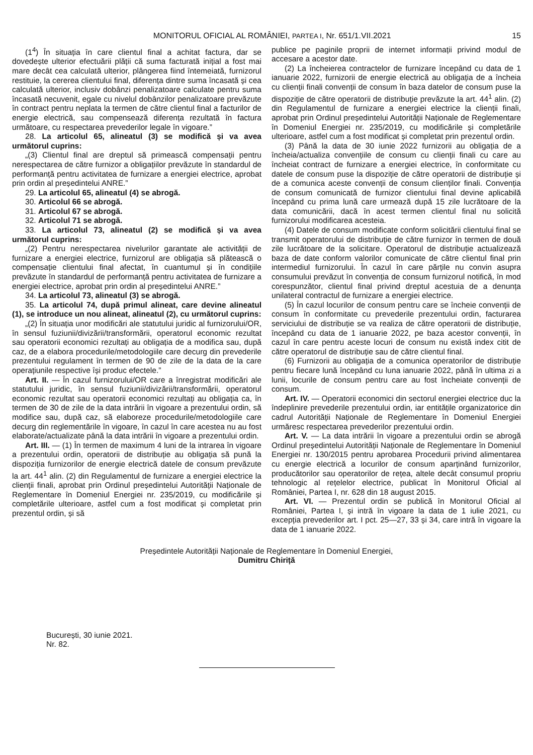MONITORUL OFICIAL AL ROMÂNIEI, PARTEA I, Nr. 651/1.VII.2021 15
(1<sup>4</sup>) În situația în care clientul final a achitat factura, dar se dovedește ulterior efectuării plății că suma facturată inițial a fost mai mare decât cea calculată ulterior, plângerea fiind întemeiată, furnizorul restituie, la cererea clientului final, diferența dintre suma încasată și cea calculată ulterior, inclusiv dobânzi penalizatoare calculate pentru suma încasată necuvenit, egale cu nivelul dobânzilor penalizatoare prevăzute în contract pentru neplata la termen de către clientul final a facturilor de energie electrică, sau compensează diferența rezultată în factura următoare, cu respectarea prevederilor legale în vigoare.”
28. La articolul 65, alineatul (3) se modifică și va avea următorul cuprins:
„(3) Clientul final are dreptul să primească compensații pentru nerespectarea de către furnizor a obligațiilor prevăzute în standardul de performanță pentru activitatea de furnizare a energiei electrice, aprobat prin ordin al președintelui ANRE.”
29. La articolul 65, alineatul (4) se abrogă.
30. Articolul 66 se abrogă.
31. Articolul 67 se abrogă.
32. Articolul 71 se abrogă.
33. La articolul 73, alineatul (2) se modifică și va avea următorul cuprins:
„(2) Pentru nerespectarea nivelurilor garantate ale activității de furnizare a energiei electrice, furnizorul are obligația să plătească o compensație clientului final afectat, în cuantumul și în condițiile prevăzute în standardul de performanță pentru activitatea de furnizare a energiei electrice, aprobat prin ordin al președintelui ANRE.”
34. La articolul 73, alineatul (3) se abrogă.
35. La articolul 74, după primul alineat, care devine alineatul (1), se introduce un nou alineat, alineatul (2), cu următorul cuprins:
„(2) În situația unor modificări ale statutului juridic al furnizorului/OR, în sensul fuziunii/divizării/transformării, operatorul economic rezultat sau operatorii economici rezultați au obligația de a modifica sau, după caz, de a elabora procedurile/metodologiile care decurg din prevederile prezentului regulament în termen de 90 de zile de la data de la care operațiunile respective își produc efectele.”
Art. II. — În cazul furnizorului/OR care a înregistrat modificări ale statutului juridic, în sensul fuziunii/divizării/transformării, operatorul economic rezultat sau operatorii economici rezultați au obligația ca, în termen de 30 de zile de la data intrării în vigoare a prezentului ordin, să modifice sau, după caz, să elaboreze procedurile/metodologiile care decurg din reglementările în vigoare, în cazul în care acestea nu au fost elaborate/actualizate până la data intrării în vigoare a prezentului ordin.
Art. III. — (1) În termen de maximum 4 luni de la intrarea în vigoare a prezentului ordin, operatorii de distribuție au obligația să pună la dispoziția furnizorilor de energie electrică datele de consum prevăzute la art. 44<sup>1</sup> alin. (2) din Regulamentul de furnizare a energiei electrice la clienții finali, aprobat prin Ordinul președintelui Autorității Naționale de Reglementare în Domeniul Energiei nr. 235/2019, cu modificările și completările ulterioare, astfel cum a fost modificat și completat prin prezentul ordin, și să
publice pe paginile proprii de internet informații privind modul de accesare a acestor date.
(2) La încheierea contractelor de furnizare începând cu data de 1 ianuarie 2022, furnizorii de energie electrică au obligația de a încheia cu clienții finali convenții de consum în baza datelor de consum puse la dispoziție de către operatorii de distribuție prevăzute la art. 44<sup>1</sup> alin. (2) din Regulamentul de furnizare a energiei electrice la clienții finali, aprobat prin Ordinul președintelui Autorității Naționale de Reglementare în Domeniul Energiei nr. 235/2019, cu modificările și completările ulterioare, astfel cum a fost modificat și completat prin prezentul ordin.
(3) Până la data de 30 iunie 2022 furnizorii au obligația de a încheia/actualiza convențiile de consum cu clienții finali cu care au încheiat contract de furnizare a energiei electrice, în conformitate cu datele de consum puse la dispoziție de către operatorii de distribuție și de a comunica aceste convenții de consum clienților finali. Convenția de consum comunicată de furnizor clientului final devine aplicabilă începând cu prima lună care urmează după 15 zile lucrătoare de la data comunicării, dacă în acest termen clientul final nu solicită furnizorului modificarea acesteia.
(4) Datele de consum modificate conform solicitării clientului final se transmit operatorului de distribuție de către furnizor în termen de două zile lucrătoare de la solicitare. Operatorul de distribuție actualizează baza de date conform valorilor comunicate de către clientul final prin intermediul furnizorului. În cazul în care părțile nu convin asupra consumului prevăzut în convenția de consum furnizorul notifică, în mod corespunzător, clientul final privind dreptul acestuia de a denunța unilateral contractul de furnizare a energiei electrice.
(5) În cazul locurilor de consum pentru care se încheie convenții de consum în conformitate cu prevederile prezentului ordin, facturarea serviciului de distribuție se va realiza de către operatorii de distribuție, începând cu data de 1 ianuarie 2022, pe baza acestor convenții, în cazul în care pentru aceste locuri de consum nu există index citit de către operatorul de distribuție sau de către clientul final.
(6) Furnizorii au obligația de a comunica operatorilor de distribuție pentru fiecare lună începând cu luna ianuarie 2022, până în ultima zi a lunii, locurile de consum pentru care au fost încheiate convenții de consum.
Art. IV. — Operatorii economici din sectorul energiei electrice duc la îndeplinire prevederile prezentului ordin, iar entitățile organizatorice din cadrul Autorității Naționale de Reglementare în Domeniul Energiei urmăresc respectarea prevederilor prezentului ordin.
Art. V. — La data intrării în vigoare a prezentului ordin se abrogă Ordinul președintelui Autorității Naționale de Reglementare în Domeniul Energiei nr. 130/2015 pentru aprobarea Procedurii privind alimentarea cu energie electrică a locurilor de consum aparținând furnizorilor, producătorilor sau operatorilor de rețea, altele decât consumul propriu tehnologic al rețelelor electrice, publicat în Monitorul Oficial al României, Partea I, nr. 628 din 18 august 2015.
Art. VI. — Prezentul ordin se publică în Monitorul Oficial al României, Partea I, și intră în vigoare la data de 1 iulie 2021, cu excepția prevederilor art. I pct. 25—27, 33 și 34, care intră în vigoare la data de 1 ianuarie 2022.
Președintele Autorității Naționale de Reglementare în Domeniul Energiei,
Dumitru Chiriță
București, 30 iunie 2021.
Nr. 82.